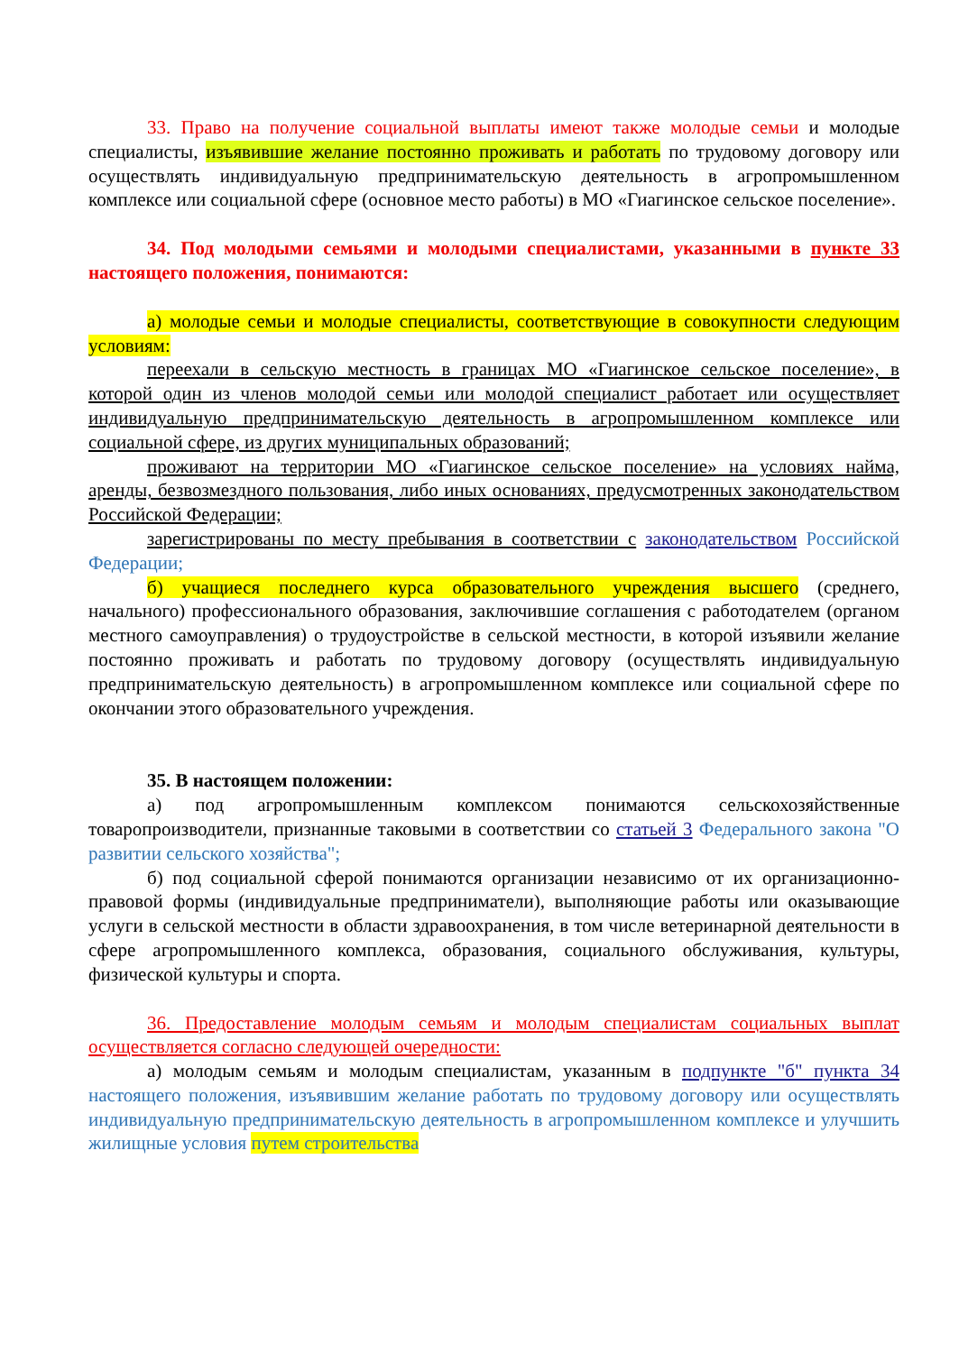33. Право на получение социальной выплаты имеют также молодые семьи и молодые специалисты, изъявившие желание постоянно проживать и работать по трудовому договору или осуществлять индивидуальную предпринимательскую деятельность в агропромышленном комплексе или социальной сфере (основное место работы) в МО «Гиагинское сельское поселение».
34. Под молодыми семьями и молодыми специалистами, указанными в пункте 33 настоящего положения, понимаются:
а) молодые семьи и молодые специалисты, соответствующие в совокупности следующим условиям:
переехали в сельскую местность в границах МО «Гиагинское сельское поселение», в которой один из членов молодой семьи или молодой специалист работает или осуществляет индивидуальную предпринимательскую деятельность в агропромышленном комплексе или социальной сфере, из других муниципальных образований;
проживают на территории МО «Гиагинское сельское поселение» на условиях найма, аренды, безвозмездного пользования, либо иных основаниях, предусмотренных законодательством Российской Федерации;
зарегистрированы по месту пребывания в соответствии с законодательством Российской Федерации;
б) учащиеся последнего курса образовательного учреждения высшего (среднего, начального) профессионального образования, заключившие соглашения с работодателем (органом местного самоуправления) о трудоустройстве в сельской местности, в которой изъявили желание постоянно проживать и работать по трудовому договору (осуществлять индивидуальную предпринимательскую деятельность) в агропромышленном комплексе или социальной сфере по окончании этого образовательного учреждения.
35. В настоящем положении:
а) под агропромышленным комплексом понимаются сельскохозяйственные товаропроизводители, признанные таковыми в соответствии со статьей 3 Федерального закона "О развитии сельского хозяйства";
б) под социальной сферой понимаются организации независимо от их организационно-правовой формы (индивидуальные предприниматели), выполняющие работы или оказывающие услуги в сельской местности в области здравоохранения, в том числе ветеринарной деятельности в сфере агропромышленного комплекса, образования, социального обслуживания, культуры, физической культуры и спорта.
36. Предоставление молодым семьям и молодым специалистам социальных выплат осуществляется согласно следующей очередности:
а) молодым семьям и молодым специалистам, указанным в подпункте "б" пункта 34 настоящего положения, изъявившим желание работать по трудовому договору или осуществлять индивидуальную предпринимательскую деятельность в агропромышленном комплексе и улучшить жилищные условия путем строительства